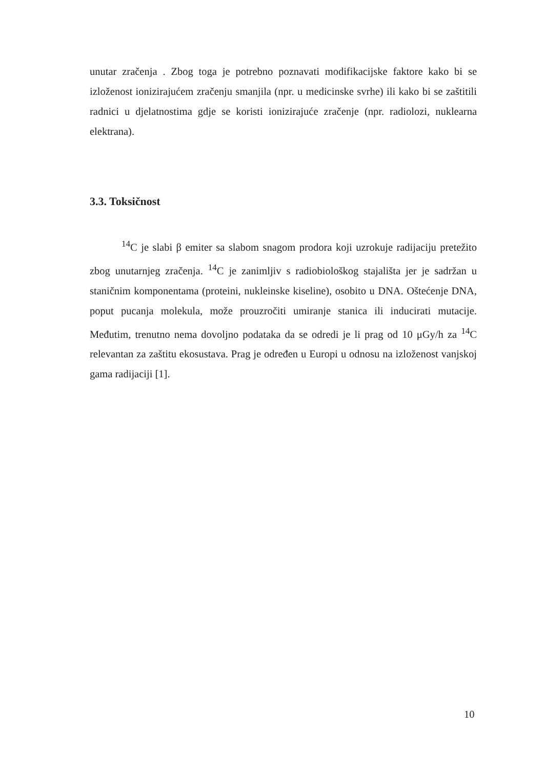unutar zračenja . Zbog toga je potrebno poznavati modifikacijske faktore kako bi se izloženost ionizirajućem zračenju smanjila (npr. u medicinske svrhe) ili kako bi se zaštitili radnici u djelatnostima gdje se koristi ionizirajuće zračenje (npr. radiolozi, nuklearna elektrana).
3.3. Toksičnost
<sup>14</sup>C je slabi β emiter sa slabom snagom prodora koji uzrokuje radijaciju pretežito zbog unutarnjeg zračenja. <sup>14</sup>C je zanimljiv s radiobiološkog stajališta jer je sadržan u staničnim komponentama (proteini, nukleinske kiseline), osobito u DNA. Oštećenje DNA, poput pucanja molekula, može prouzročiti umiranje stanica ili inducirati mutacije. Međutim, trenutno nema dovoljno podataka da se odredi je li prag od 10 μGy/h za <sup>14</sup>C relevantan za zaštitu ekosustava. Prag je određen u Europi u odnosu na izloženost vanjskoj gama radijaciji [1].
10